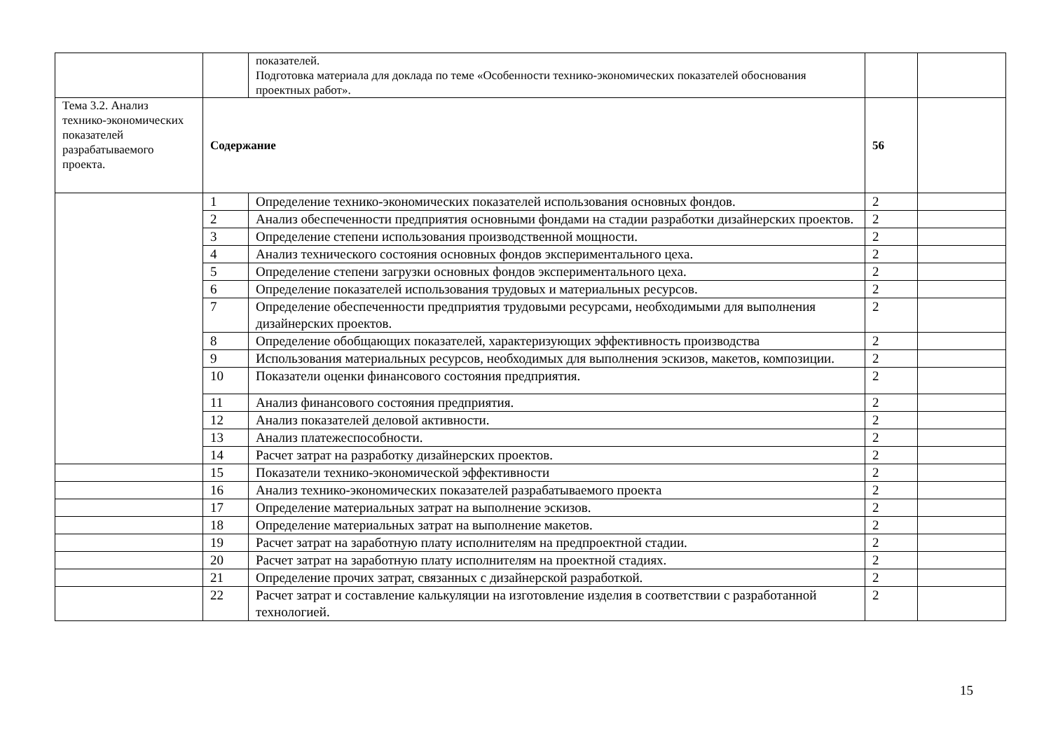| | | показателей. Подготовка материала для доклада по теме «Особенности технико-экономических показателей обоснования проектных работ». | | |
| Тема 3.2. Анализ технико-экономических показателей разрабатываемого проекта. | Содержание | | 56 | |
| | 1 | Определение технико-экономических показателей использования основных фондов. | 2 | |
| | 2 | Анализ обеспеченности предприятия основными фондами на стадии разработки дизайнерских проектов. | 2 | |
| | 3 | Определение степени использования производственной мощности. | 2 | |
| | 4 | Анализ технического состояния основных фондов экспериментального цеха. | 2 | |
| | 5 | Определение степени загрузки основных фондов экспериментального цеха. | 2 | |
| | 6 | Определение показателей использования трудовых и материальных ресурсов. | 2 | |
| | 7 | Определение обеспеченности предприятия трудовыми ресурсами, необходимыми для выполнения дизайнерских проектов. | 2 | |
| | 8 | Определение обобщающих показателей, характеризующих эффективность производства | 2 | |
| | 9 | Использования материальных ресурсов, необходимых для выполнения эскизов, макетов, композиции. | 2 | |
| | 10 | Показатели оценки финансового состояния предприятия. | 2 | |
| | 11 | Анализ финансового состояния предприятия. | 2 | |
| | 12 | Анализ показателей деловой активности. | 2 | |
| | 13 | Анализ платежеспособности. | 2 | |
| | 14 | Расчет затрат на разработку дизайнерских проектов. | 2 | |
| | 15 | Показатели технико-экономической эффективности | 2 | |
| | 16 | Анализ технико-экономических показателей разрабатываемого проекта | 2 | |
| | 17 | Определение материальных затрат на выполнение эскизов. | 2 | |
| | 18 | Определение материальных затрат на выполнение макетов. | 2 | |
| | 19 | Расчет затрат на заработную плату исполнителям на предпроектной стадии. | 2 | |
| | 20 | Расчет затрат на заработную плату исполнителям на проектной стадиях. | 2 | |
| | 21 | Определение прочих затрат, связанных с дизайнерской разработкой. | 2 | |
| | 22 | Расчет затрат и составление калькуляции на изготовление изделия в соответствии с разработанной технологией. | 2 | |
15